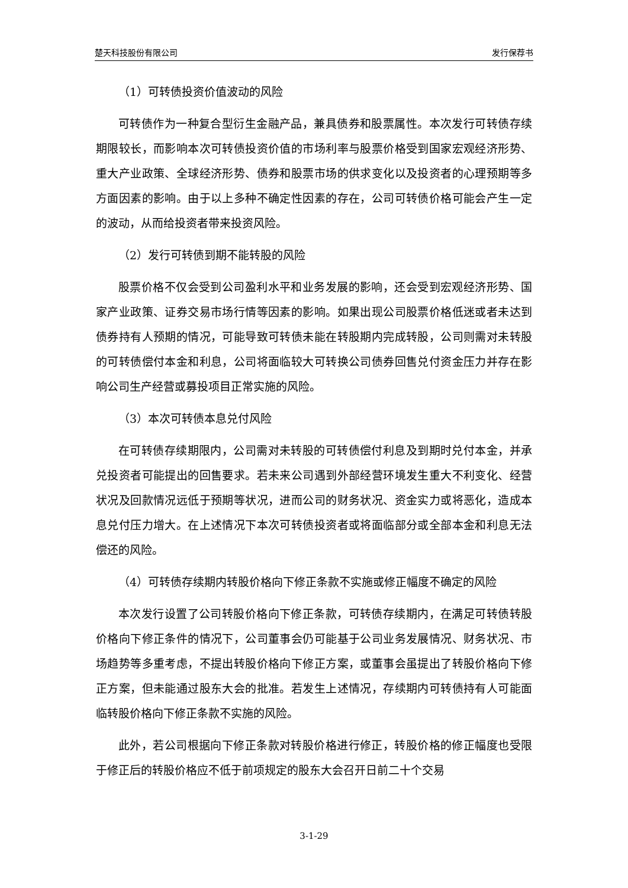楚天科技股份有限公司 发行保荐书
（1）可转债投资价值波动的风险
可转债作为一种复合型衍生金融产品，兼具债券和股票属性。本次发行可转债存续期限较长，而影响本次可转债投资价值的市场利率与股票价格受到国家宏观经济形势、重大产业政策、全球经济形势、债券和股票市场的供求变化以及投资者的心理预期等多方面因素的影响。由于以上多种不确定性因素的存在，公司可转债价格可能会产生一定的波动，从而给投资者带来投资风险。
（2）发行可转债到期不能转股的风险
股票价格不仅会受到公司盈利水平和业务发展的影响，还会受到宏观经济形势、国家产业政策、证券交易市场行情等因素的影响。如果出现公司股票价格低迷或者未达到债券持有人预期的情况，可能导致可转债未能在转股期内完成转股，公司则需对未转股的可转债偿付本金和利息，公司将面临较大可转换公司债券回售兑付资金压力并存在影响公司生产经营或募投项目正常实施的风险。
（3）本次可转债本息兑付风险
在可转债存续期限内，公司需对未转股的可转债偿付利息及到期时兑付本金，并承兑投资者可能提出的回售要求。若未来公司遇到外部经营环境发生重大不利变化、经营状况及回款情况远低于预期等状况，进而公司的财务状况、资金实力或将恶化，造成本息兑付压力增大。在上述情况下本次可转债投资者或将面临部分或全部本金和利息无法偿还的风险。
（4）可转债存续期内转股价格向下修正条款不实施或修正幅度不确定的风险
本次发行设置了公司转股价格向下修正条款，可转债存续期内，在满足可转债转股价格向下修正条件的情况下，公司董事会仍可能基于公司业务发展情况、财务状况、市场趋势等多重考虑，不提出转股价格向下修正方案，或董事会虽提出了转股价格向下修正方案，但未能通过股东大会的批准。若发生上述情况，存续期内可转债持有人可能面临转股价格向下修正条款不实施的风险。
此外，若公司根据向下修正条款对转股价格进行修正，转股价格的修正幅度也受限于修正后的转股价格应不低于前项规定的股东大会召开日前二十个交易
3-1-29